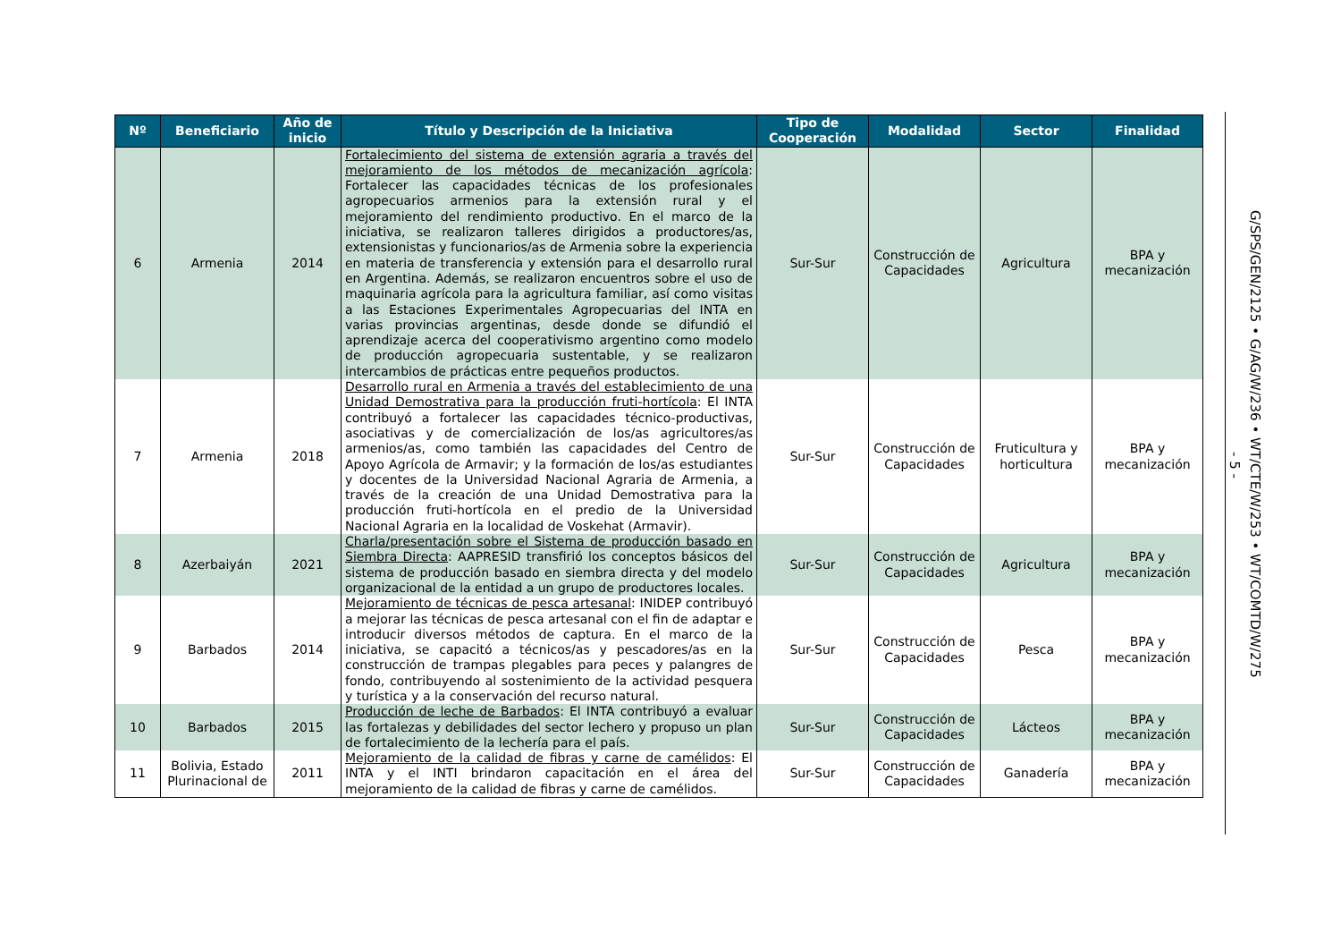| Nº | Beneficiario | Año de inicio | Título y Descripción de la Iniciativa | Tipo de Cooperación | Modalidad | Sector | Finalidad |
| --- | --- | --- | --- | --- | --- | --- | --- |
| 6 | Armenia | 2014 | Fortalecimiento del sistema de extensión agraria a través del mejoramiento de los métodos de mecanización agrícola : Fortalecer las capacidades técnicas de los profesionales agropecuarios armenios para la extensión rural y el mejoramiento del rendimiento productivo. En el marco de la iniciativa, se realizaron talleres dirigidos a productores/as, extensionistas y funcionarios/as de Armenia sobre la experiencia en materia de transferencia y extensión para el desarrollo rural en Argentina. Además, se realizaron encuentros sobre el uso de maquinaria agrícola para la agricultura familiar, así como visitas a las Estaciones Experimentales Agropecuarias del INTA en varias provincias argentinas, desde donde se difundió el aprendizaje acerca del cooperativismo argentino como modelo de producción agropecuaria sustentable, y se realizaron intercambios de prácticas entre pequeños productos. | Sur-Sur | Construcción de Capacidades | Agricultura | BPA y mecanización |
| 7 | Armenia | 2018 | Desarrollo rural en Armenia a través del establecimiento de una Unidad Demostrativa para la producción fruti-hortícola : El INTA contribuyó a fortalecer las capacidades técnico-productivas, asociativas y de comercialización de los/as agricultores/as armenios/as, como también las capacidades del Centro de Apoyo Agrícola de Armavir; y la formación de los/as estudiantes y docentes de la Universidad Nacional Agraria de Armenia, a través de la creación de una Unidad Demostrativa para la producción fruti-hortícola en el predio de la Universidad Nacional Agraria en la localidad de Voskehat (Armavir). | Sur-Sur | Construcción de Capacidades | Fruticultura y horticultura | BPA y mecanización |
| 8 | Azerbaiyán | 2021 | Charla/presentación sobre el Sistema de producción basado en Siembra Directa : AAPRESID transfirió los conceptos básicos del sistema de producción basado en siembra directa y del modelo organizacional de la entidad a un grupo de productores locales. | Sur-Sur | Construcción de Capacidades | Agricultura | BPA y mecanización |
| 9 | Barbados | 2014 | Mejoramiento de técnicas de pesca artesanal : INIDEP contribuyó a mejorar las técnicas de pesca artesanal con el fin de adaptar e introducir diversos métodos de captura. En el marco de la iniciativa, se capacitó a técnicos/as y pescadores/as en la construcción de trampas plegables para peces y palangres de fondo, contribuyendo al sostenimiento de la actividad pesquera y turística y a la conservación del recurso natural. | Sur-Sur | Construcción de Capacidades | Pesca | BPA y mecanización |
| 10 | Barbados | 2015 | Producción de leche de Barbados : El INTA contribuyó a evaluar las fortalezas y debilidades del sector lechero y propuso un plan de fortalecimiento de la lechería para el país. | Sur-Sur | Construcción de Capacidades | Lácteos | BPA y mecanización |
| 11 | Bolivia, Estado Plurinacional de | 2011 | Mejoramiento de la calidad de fibras y carne de camélidos : El INTA y el INTI brindaron capacitación en el área del mejoramiento de la calidad de fibras y carne de camélidos. | Sur-Sur | Construcción de Capacidades | Ganadería | BPA y mecanización |
- 5 -
G/SPS/GEN/2125 • G/AG/W/236 • WT/CTE/W/253 • WT/COMTD/W/275